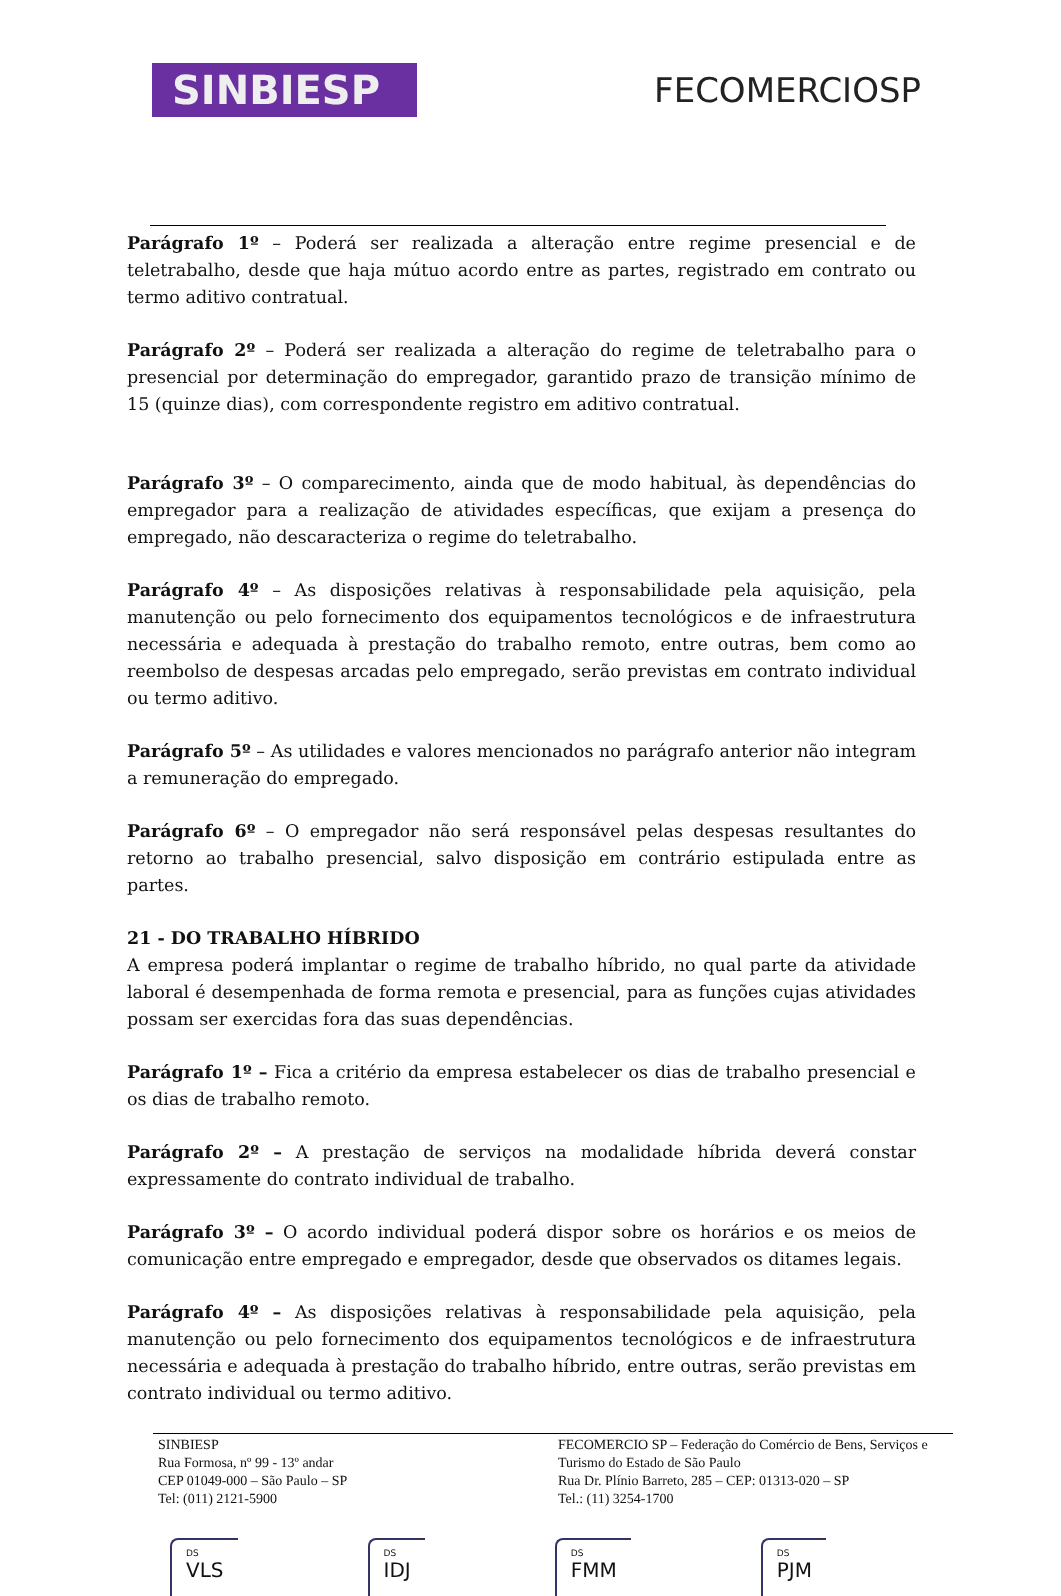SINBIESP
FECOMERCIOSP
Parágrafo 1º – Poderá ser realizada a alteração entre regime presencial e de teletrabalho, desde que haja mútuo acordo entre as partes, registrado em contrato ou termo aditivo contratual.
Parágrafo 2º – Poderá ser realizada a alteração do regime de teletrabalho para o presencial por determinação do empregador, garantido prazo de transição mínimo de 15 (quinze dias), com correspondente registro em aditivo contratual.
Parágrafo 3º – O comparecimento, ainda que de modo habitual, às dependências do empregador para a realização de atividades específicas, que exijam a presença do empregado, não descaracteriza o regime do teletrabalho.
Parágrafo 4º – As disposições relativas à responsabilidade pela aquisição, pela manutenção ou pelo fornecimento dos equipamentos tecnológicos e de infraestrutura necessária e adequada à prestação do trabalho remoto, entre outras, bem como ao reembolso de despesas arcadas pelo empregado, serão previstas em contrato individual ou termo aditivo.
Parágrafo 5º – As utilidades e valores mencionados no parágrafo anterior não integram a remuneração do empregado.
Parágrafo 6º – O empregador não será responsável pelas despesas resultantes do retorno ao trabalho presencial, salvo disposição em contrário estipulada entre as partes.
21 - DO TRABALHO HÍBRIDO
A empresa poderá implantar o regime de trabalho híbrido, no qual parte da atividade laboral é desempenhada de forma remota e presencial, para as funções cujas atividades possam ser exercidas fora das suas dependências.
Parágrafo 1º – Fica a critério da empresa estabelecer os dias de trabalho presencial e os dias de trabalho remoto.
Parágrafo 2º – A prestação de serviços na modalidade híbrida deverá constar expressamente do contrato individual de trabalho.
Parágrafo 3º – O acordo individual poderá dispor sobre os horários e os meios de comunicação entre empregado e empregador, desde que observados os ditames legais.
Parágrafo 4º – As disposições relativas à responsabilidade pela aquisição, pela manutenção ou pelo fornecimento dos equipamentos tecnológicos e de infraestrutura necessária e adequada à prestação do trabalho híbrido, entre outras, serão previstas em contrato individual ou termo aditivo.
SINBIESP
Rua Formosa, nº 99 - 13º andar
CEP 01049-000 – São Paulo – SP
Tel: (011) 2121-5900
FECOMERCIO SP – Federação do Comércio de Bens, Serviços e Turismo do Estado de São Paulo
Rua Dr. Plínio Barreto, 285 – CEP: 01313-020 – SP
Tel.: (11) 3254-1700
DS
VLS DS
IDJ DS
FMM DS
PJM